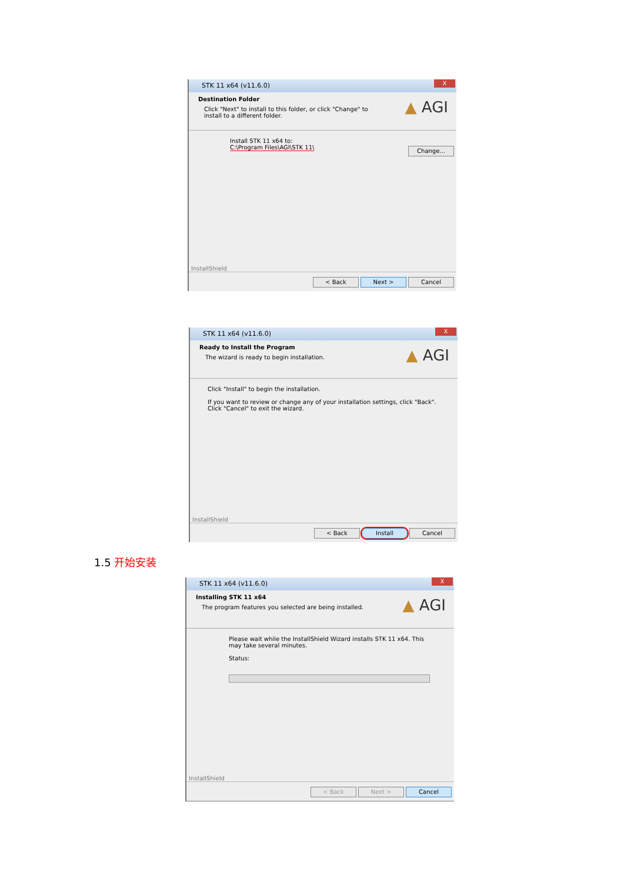STK 11 x64 (v11.6.0)
X
Destination Folder
Click "Next" to install to this folder, or click "Change" to install to a different folder.
▲ AGI
Install STK 11 x64 to:
C:\Program Files\AGI\STK 11\
Change...
InstallShield
< Back Next > Cancel
STK 11 x64 (v11.6.0)
X
Ready to Install the Program
The wizard is ready to begin installation.
▲ AGI
Click "Install" to begin the installation.
If you want to review or change any of your installation settings, click "Back". Click "Cancel" to exit the wizard.
InstallShield
< Back Install Cancel
1.5 开始安装
STK 11 x64 (v11.6.0)
X
Installing STK 11 x64
The program features you selected are being installed.
▲ AGI
Please wait while the InstallShield Wizard installs STK 11 x64. This may take several minutes.
Status:
InstallShield
< Back Next > Cancel